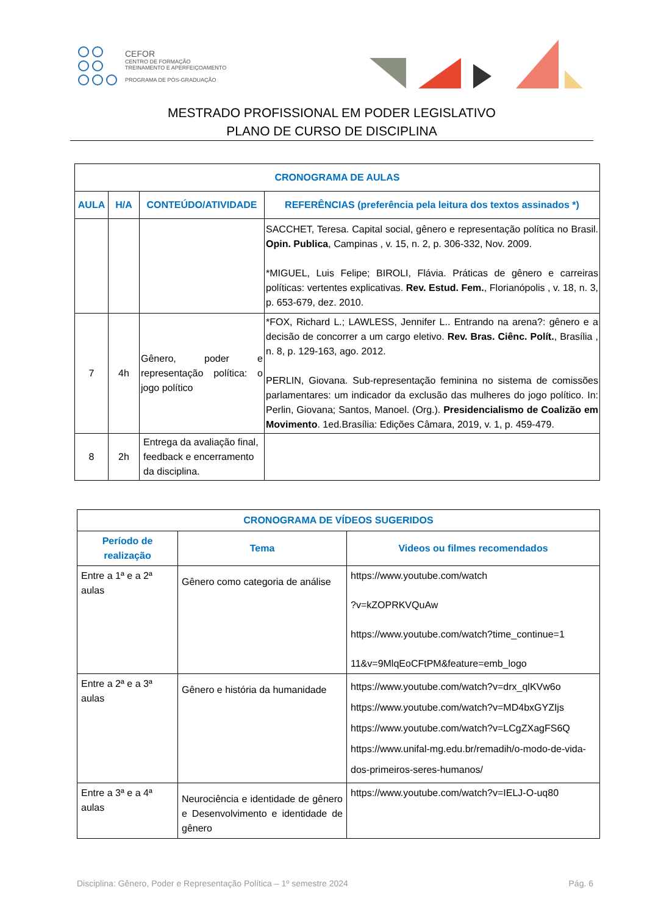CEFOR
CENTRO DE FORMAÇÃO
TREINAMENTO E APERFEIÇOAMENTO
PROGRAMA DE PÓS-GRADUAÇÃO
MESTRADO PROFISSIONAL EM PODER LEGISLATIVO
PLANO DE CURSO DE DISCIPLINA
| CRONOGRAMA DE AULAS | | | |
| --- | --- | --- | --- |
| AULA | H/A | CONTEÚDO/ATIVIDADE | REFERÊNCIAS (preferência pela leitura dos textos assinados *) |
| | | | SACCHET, Teresa. Capital social, gênero e representação política no Brasil. Opin. Publica , Campinas , v. 15, n. 2, p. 306-332, Nov. 2009. *MIGUEL, Luis Felipe; BIROLI, Flávia. Práticas de gênero e carreiras políticas: vertentes explicativas. Rev. Estud. Fem. , Florianópolis , v. 18, n. 3, p. 653-679, dez. 2010. |
| 7 | 4h | Gênero, poder e representação política: o jogo político | *FOX, Richard L.; LAWLESS, Jennifer L.. Entrando na arena?: gênero e a decisão de concorrer a um cargo eletivo. Rev. Bras. Ciênc. Polít. , Brasília , n. 8, p. 129-163, ago. 2012. PERLIN, Giovana. Sub-representação feminina no sistema de comissões parlamentares: um indicador da exclusão das mulheres do jogo político. In: Perlin, Giovana; Santos, Manoel. (Org.). Presidencialismo de Coalizão em Movimento . 1ed.Brasília: Edições Câmara, 2019, v. 1, p. 459-479. |
| 8 | 2h | Entrega da avaliação final, feedback e encerramento da disciplina. | |
| CRONOGRAMA DE VÍDEOS SUGERIDOS | | |
| --- | --- | --- |
| Período de realização | Tema | Videos ou filmes recomendados |
| Entre a 1ª e a 2ª aulas | Gênero como categoria de análise | https://www.youtube.com/watch ?v=kZOPRKVQuAw https://www.youtube.com/watch?time_continue=1 11&v=9MlqEoCFtPM&feature=emb_logo |
| Entre a 2ª e a 3ª aulas | Gênero e história da humanidade | https://www.youtube.com/watch?v=drx_qlKVw6o https://www.youtube.com/watch?v=MD4bxGYZIjs https://www.youtube.com/watch?v=LCgZXagFS6Q https://www.unifal-mg.edu.br/remadih/o-modo-de-vida-dos-primeiros-seres-humanos/ |
| Entre a 3ª e a 4ª aulas | Neurociência e identidade de gênero e Desenvolvimento e identidade de gênero | https://www.youtube.com/watch?v=IELJ-O-uq80 |
Disciplina: Gênero, Poder e Representação Política – 1º semestre 2024 Pág. 6